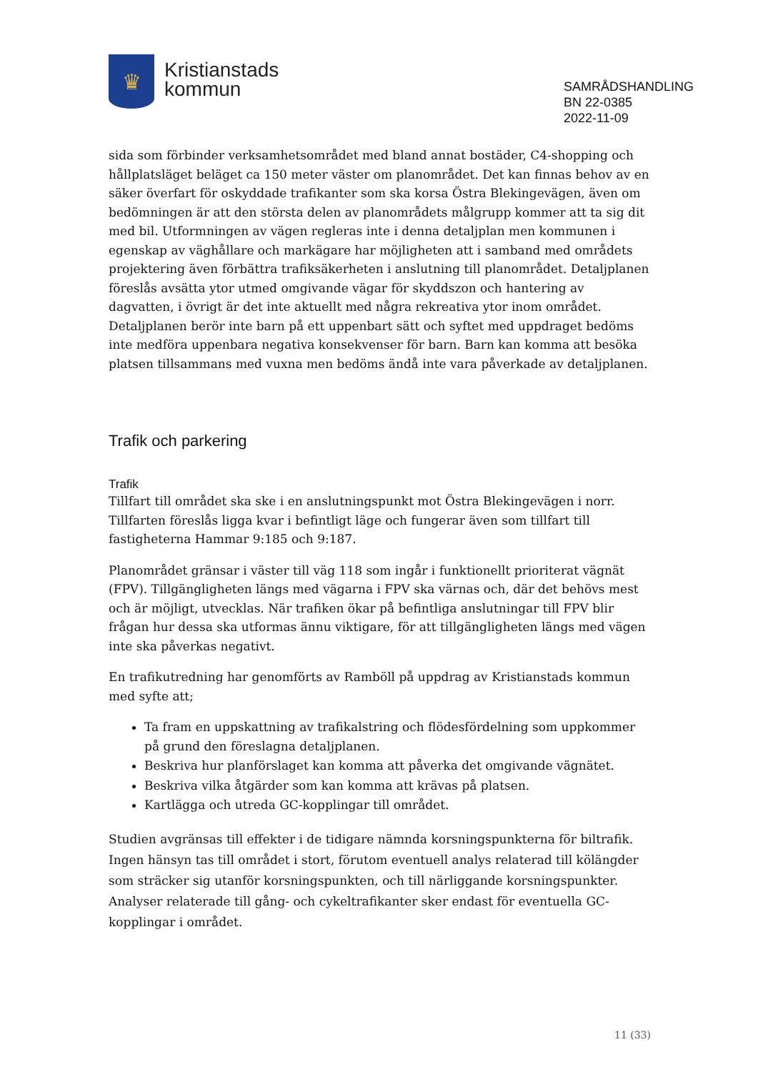♛
Kristianstads
kommun
SAMRÅDSHANDLING
BN 22-0385
2022-11-09
sida som förbinder verksamhetsområdet med bland annat bostäder, C4-shopping och hållplatsläget beläget ca 150 meter väster om planområdet. Det kan finnas behov av en säker överfart för oskyddade trafikanter som ska korsa Östra Blekingevägen, även om bedömningen är att den största delen av planområdets målgrupp kommer att ta sig dit med bil. Utformningen av vägen regleras inte i denna detaljplan men kommunen i egenskap av väghållare och markägare har möjligheten att i samband med områdets projektering även förbättra trafiksäkerheten i anslutning till planområdet. Detaljplanen föreslås avsätta ytor utmed omgivande vägar för skyddszon och hantering av dagvatten, i övrigt är det inte aktuellt med några rekreativa ytor inom området. Detaljplanen berör inte barn på ett uppenbart sätt och syftet med uppdraget bedöms inte medföra uppenbara negativa konsekvenser för barn. Barn kan komma att besöka platsen tillsammans med vuxna men bedöms ändå inte vara påverkade av detaljplanen.
Trafik och parkering
Trafik
Tillfart till området ska ske i en anslutningspunkt mot Östra Blekingevägen i norr. Tillfarten föreslås ligga kvar i befintligt läge och fungerar även som tillfart till fastigheterna Hammar 9:185 och 9:187.
Planområdet gränsar i väster till väg 118 som ingår i funktionellt prioriterat vägnät (FPV). Tillgängligheten längs med vägarna i FPV ska värnas och, där det behövs mest och är möjligt, utvecklas. När trafiken ökar på befintliga anslutningar till FPV blir frågan hur dessa ska utformas ännu viktigare, för att tillgängligheten längs med vägen inte ska påverkas negativt.
En trafikutredning har genomförts av Ramböll på uppdrag av Kristianstads kommun med syfte att;
Ta fram en uppskattning av trafikalstring och flödesfördelning som uppkommer på grund den föreslagna detaljplanen.
Beskriva hur planförslaget kan komma att påverka det omgivande vägnätet.
Beskriva vilka åtgärder som kan komma att krävas på platsen.
Kartlägga och utreda GC-kopplingar till området.
Studien avgränsas till effekter i de tidigare nämnda korsningspunkterna för biltrafik. Ingen hänsyn tas till området i stort, förutom eventuell analys relaterad till kölängder som sträcker sig utanför korsningspunkten, och till närliggande korsningspunkter. Analyser relaterade till gång- och cykeltrafikanter sker endast för eventuella GC-kopplingar i området.
11 (33)